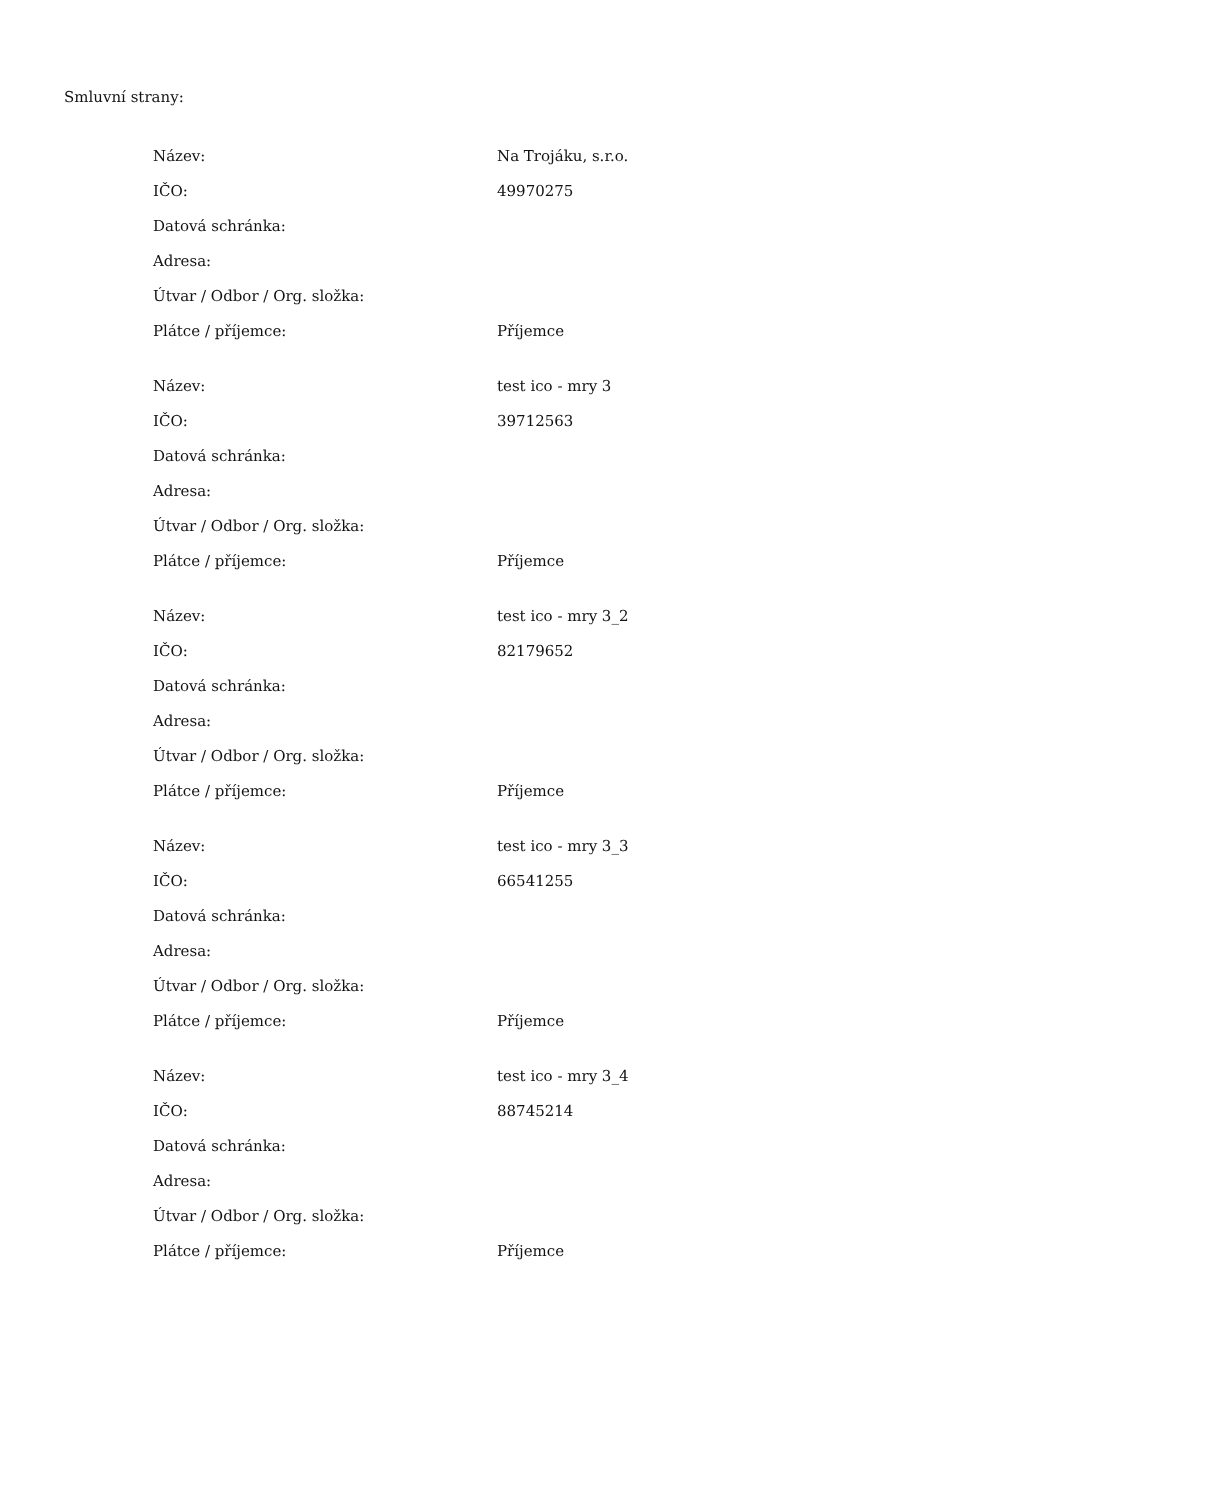Smluvní strany:
| Název: | Na Trojáku, s.r.o. |
| IČO: | 49970275 |
| Datová schránka: | |
| Adresa: | |
| Útvar / Odbor / Org. složka: | |
| Plátce / příjemce: | Příjemce |
| Název: | test ico - mry 3 |
| IČO: | 39712563 |
| Datová schránka: | |
| Adresa: | |
| Útvar / Odbor / Org. složka: | |
| Plátce / příjemce: | Příjemce |
| Název: | test ico - mry 3_2 |
| IČO: | 82179652 |
| Datová schránka: | |
| Adresa: | |
| Útvar / Odbor / Org. složka: | |
| Plátce / příjemce: | Příjemce |
| Název: | test ico - mry 3_3 |
| IČO: | 66541255 |
| Datová schránka: | |
| Adresa: | |
| Útvar / Odbor / Org. složka: | |
| Plátce / příjemce: | Příjemce |
| Název: | test ico - mry 3_4 |
| IČO: | 88745214 |
| Datová schránka: | |
| Adresa: | |
| Útvar / Odbor / Org. složka: | |
| Plátce / příjemce: | Příjemce |